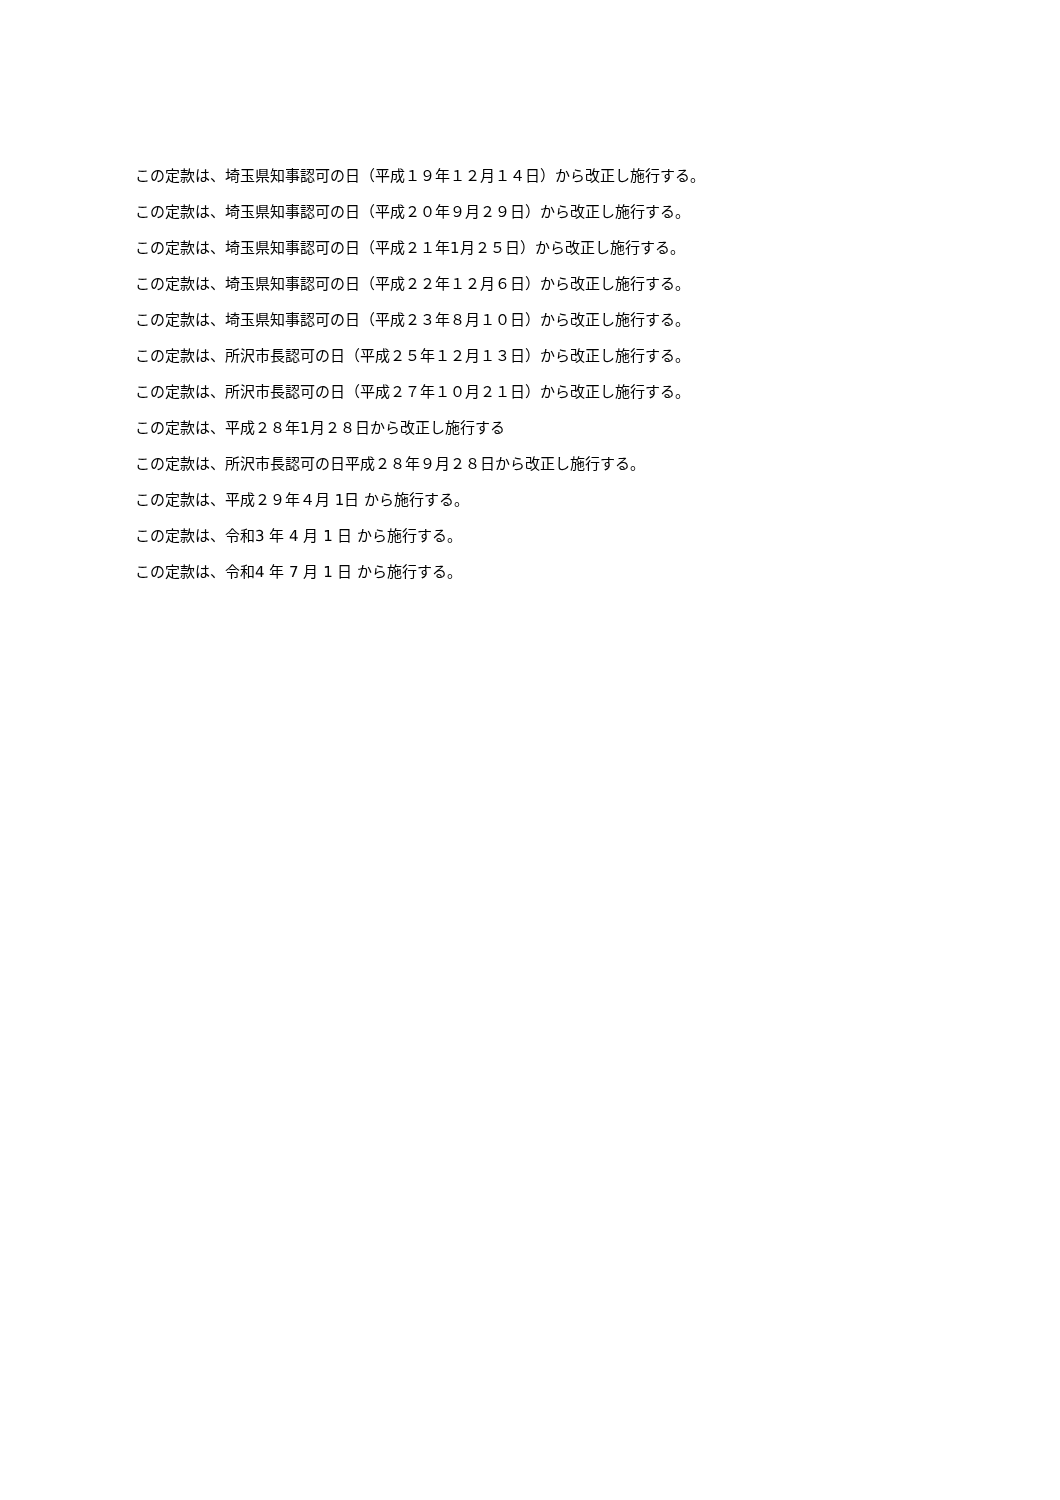この定款は、埼玉県知事認可の日（平成１９年１２月１４日）から改正し施行する。
この定款は、埼玉県知事認可の日（平成２０年９月２９日）から改正し施行する。
この定款は、埼玉県知事認可の日（平成２１年1月２５日）から改正し施行する。
この定款は、埼玉県知事認可の日（平成２２年１２月６日）から改正し施行する。
この定款は、埼玉県知事認可の日（平成２３年８月１０日）から改正し施行する。
この定款は、所沢市長認可の日（平成２５年１２月１３日）から改正し施行する。
この定款は、所沢市長認可の日（平成２７年１０月２１日）から改正し施行する。
この定款は、平成２８年1月２８日から改正し施行する
この定款は、所沢市長認可の日平成２８年９月２８日から改正し施行する。
この定款は、平成２９年４月 1日 から施行する。
この定款は、令和3 年 4 月 1 日 から施行する。
この定款は、令和4 年 7 月 1 日 から施行する。